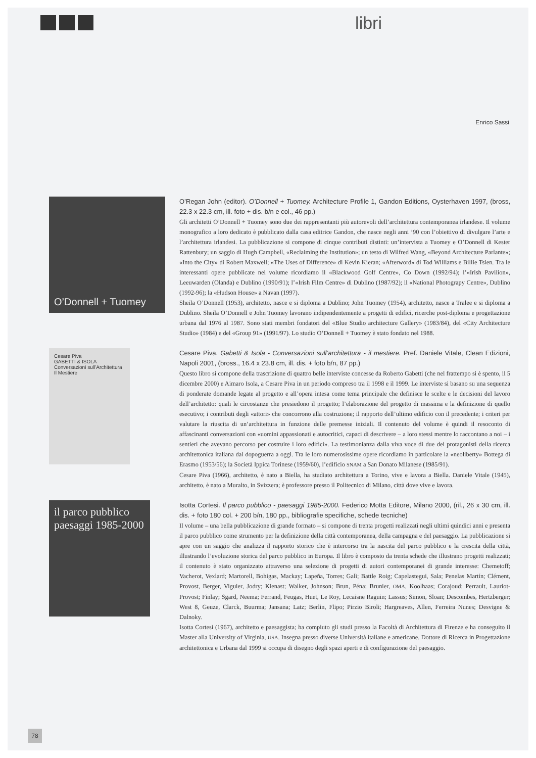libri
Enrico Sassi
O’Donnell + Tuomey
O’Regan John (editor). O’Donnell + Tuomey. Architecture Profile 1, Gandon Editions, Oysterhaven 1997, (bross, 22.3 x 22.3 cm, ill. foto + dis. b/n e col., 46 pp.)
Gli architetti O’Donnell + Tuomey sono due dei rappresentanti più autorevoli dell’architettura contemporanea irlandese. Il volume monografico a loro dedicato è pubblicato dalla casa editrice Gandon, che nasce negli anni ’90 con l’obiettivo di divulgare l’arte e l’architettura irlandesi. La pubblicazione si compone di cinque contributi distinti: un’intervista a Tuomey e O’Donnell di Kester Rattenbury; un saggio di Hugh Campbell, «Reclaiming the Institution»; un testo di Wilfred Wang, «Beyond Architecture Parlante»; «Into the City» di Robert Maxwell; «The Uses of Difference» di Kevin Kieran; «Afterword» di Tod Williams e Billie Tsien. Tra le interessanti opere pubblicate nel volume ricordiamo il «Blackwood Golf Centre», Co Down (1992/94); l’«Irish Pavilion», Leeuwarden (Olanda) e Dublino (1990/91); l’«Irish Film Centre» di Dublino (1987/92); il «National Photograpy Centre», Dublino (1992-96); la «Hudson House» a Navan (1997).
Sheila O’Donnell (1953), architetto, nasce e si diploma a Dublino; John Tuomey (1954), architetto, nasce a Tralee e si diploma a Dublino. Sheila O’Donnell e John Tuomey lavorano indipendentemente a progetti di edifici, ricerche post-diploma e progettazione urbana dal 1976 al 1987. Sono stati membri fondatori del «Blue Studio architecture Gallery» (1983/84), del «City Architecture Studio» (1984) e del «Group 91» (1991/97). Lo studio O’Donnell + Tuomey è stato fondato nel 1988.
Cesare Piva
GABETTI & ISOLA
Conversazioni sull’Architettura
Il Mestiere
Cesare Piva. Gabetti & Isola - Conversazioni sull’architettura - il mestiere. Pref. Daniele Vitale, Clean Edizioni, Napoli 2001, (bross., 16.4 x 23.8 cm, ill. dis. + foto b/n, 87 pp.)
Questo libro si compone della trascrizione di quattro belle interviste concesse da Roberto Gabetti (che nel frattempo si è spento, il 5 dicembre 2000) e Aimaro Isola, a Cesare Piva in un periodo compreso tra il 1998 e il 1999. Le interviste si basano su una sequenza di ponderate domande legate al progetto e all’opera intesa come tema principale che definisce le scelte e le decisioni del lavoro dell’architetto: quali le circostanze che presiedono il progetto; l’elaborazione del progetto di massima e la definizione di quello esecutivo; i contributi degli «attori» che concorrono alla costruzione; il rapporto dell’ultimo edificio con il precedente; i criteri per valutare la riuscita di un’architettura in funzione delle premesse iniziali. Il contenuto del volume è quindi il resoconto di affascinanti conversazioni con «uomini appassionati e autocritici, capaci di descrivere – a loro stessi mentre lo raccontano a noi – i sentieri che avevano percorso per costruire i loro edifici». La testimonianza dalla viva voce di due dei protagonisti della ricerca architettonica italiana dal dopoguerra a oggi. Tra le loro numerosissime opere ricordiamo in particolare la «neoliberty» Bottega di Erasmo (1953/56); la Società Ippica Torinese (1959/60), l’edificio SNAM a San Donato Milanese (1985/91).
Cesare Piva (1966), architetto, è nato a Biella, ha studiato architettura a Torino, vive e lavora a Biella. Daniele Vitale (1945), architetto, è nato a Muralto, in Svizzera; è professore presso il Politecnico di Milano, città dove vive e lavora.
il parco pubblico
paesaggi 1985-2000
Isotta Cortesi. Il parco pubblico - paesaggi 1985-2000. Federico Motta Editore, Milano 2000, (ril., 26 x 30 cm, ill. dis. + foto 180 col. + 200 b/n, 180 pp., bibliografie specifiche, schede tecniche)
Il volume – una bella pubblicazione di grande formato – si compone di trenta progetti realizzati negli ultimi quindici anni e presenta il parco pubblico come strumento per la definizione della città contemporanea, della campagna e del paesaggio. La pubblicazione si apre con un saggio che analizza il rapporto storico che è intercorso tra la nascita del parco pubblico e la crescita della città, illustrando l’evoluzione storica del parco pubblico in Europa. Il libro è composto da trenta schede che illustrano progetti realizzati; il contenuto è stato organizzato attraverso una selezione di progetti di autori contemporanei di grande interesse: Chemetoff; Vacherot, Vexlard; Martorell, Bohigas, Mackay; Lapeña, Torres; Galì; Battle Roig; Capelastegui, Sala; Penelas Martín; Clément, Provost, Berger, Viguier, Jodry; Kienast; Walker, Johnson; Brun, Péna; Brunier, OMA, Koolhaas; Corajoud; Perrault, Lauriot-Provost; Finlay; Sgard, Neema; Ferrand, Feugas, Huet, Le Roy, Lecaisne Raguin; Lassus; Simon, Sloan; Descombes, Hertzberger; West 8, Geuze, Clarck, Buurma; Jansana; Latz; Berlin, Flipo; Pirzio Biroli; Hargreaves, Allen, Ferreira Nunes; Desvigne & Dalnoky.
Isotta Cortesi (1967), architetto e paesaggista; ha compiuto gli studi presso la Facoltà di Architettura di Firenze e ha conseguito il Master alla University of Virginia, USA. Insegna presso diverse Università italiane e americane. Dottore di Ricerca in Progettazione architettonica e Urbana dal 1999 si occupa di disegno degli spazi aperti e di configurazione del paesaggio.
78